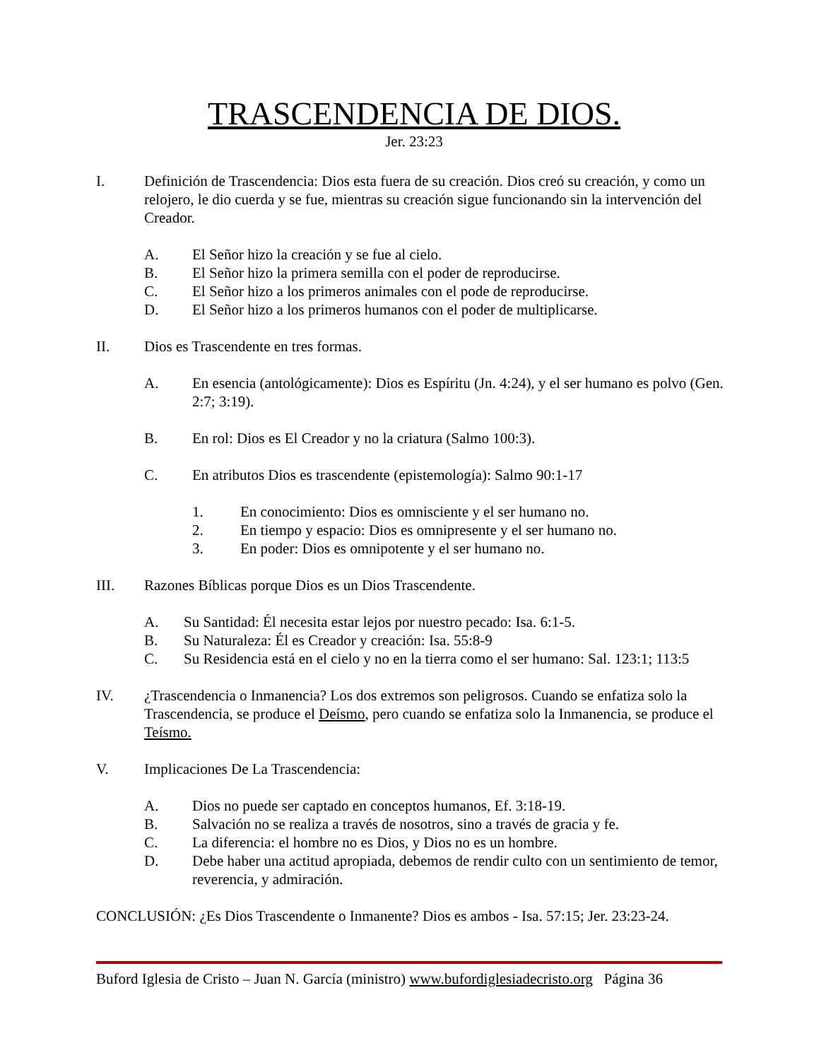TRASCENDENCIA DE DIOS.
Jer. 23:23
I. Definición de Trascendencia: Dios esta fuera de su creación. Dios creó su creación, y como un relojero, le dio cuerda y se fue, mientras su creación sigue funcionando sin la intervención del Creador.
A. El Señor hizo la creación y se fue al cielo.
B. El Señor hizo la primera semilla con el poder de reproducirse.
C. El Señor hizo a los primeros animales con el pode de reproducirse.
D. El Señor hizo a los primeros humanos con el poder de multiplicarse.
II. Dios es Trascendente en tres formas.
A. En esencia (antológicamente): Dios es Espíritu (Jn. 4:24), y el ser humano es polvo (Gen. 2:7; 3:19).
B. En rol: Dios es El Creador y no la criatura (Salmo 100:3).
C. En atributos Dios es trascendente (epistemología): Salmo 90:1-17
1. En conocimiento: Dios es omnisciente y el ser humano no.
2. En tiempo y espacio: Dios es omnipresente y el ser humano no.
3. En poder: Dios es omnipotente y el ser humano no.
III. Razones Bíblicas porque Dios es un Dios Trascendente.
A. Su Santidad: Él necesita estar lejos por nuestro pecado: Isa. 6:1-5.
B. Su Naturaleza: Él es Creador y creación: Isa. 55:8-9
C. Su Residencia está en el cielo y no en la tierra como el ser humano: Sal. 123:1; 113:5
IV. ¿Trascendencia o Inmanencia? Los dos extremos son peligrosos. Cuando se enfatiza solo la Trascendencia, se produce el Deísmo, pero cuando se enfatiza solo la Inmanencia, se produce el Teísmo.
V. Implicaciones De La Trascendencia:
A. Dios no puede ser captado en conceptos humanos, Ef. 3:18-19.
B. Salvación no se realiza a través de nosotros, sino a través de gracia y fe.
C. La diferencia: el hombre no es Dios, y Dios no es un hombre.
D. Debe haber una actitud apropiada, debemos de rendir culto con un sentimiento de temor, reverencia, y admiración.
CONCLUSIÓN: ¿Es Dios Trascendente o Inmanente? Dios es ambos - Isa. 57:15; Jer. 23:23-24.
Buford Iglesia de Cristo – Juan N. García (ministro) www.bufordiglesiadecristo.org Página 36